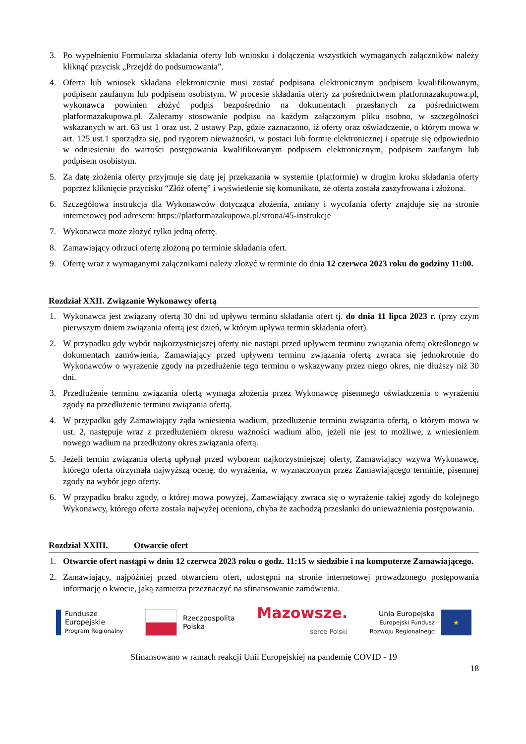3. Po wypełnieniu Formularza składania oferty lub wniosku i dołączenia wszystkich wymaganych załączników należy kliknąć przycisk „Przejdź do podsumowania”.
4. Oferta lub wniosek składana elektronicznie musi zostać podpisana elektronicznym podpisem kwalifikowanym, podpisem zaufanym lub podpisem osobistym. W procesie składania oferty za pośrednictwem platformazakupowa.pl, wykonawca powinien złożyć podpis bezpośrednio na dokumentach przesłanych za pośrednictwem platformazakupowa.pl. Zalecamy stosowanie podpisu na każdym załączonym pliku osobno, w szczególności wskazanych w art. 63 ust 1 oraz ust. 2 ustawy Pzp, gdzie zaznaczono, iż oferty oraz oświadczenie, o którym mowa w art. 125 ust.1 sporządza się, pod rygorem nieważności, w postaci lub formie elektronicznej i opatruje się odpowiednio w odniesieniu do wartości postępowania kwalifikowanym podpisem elektronicznym, podpisem zaufanym lub podpisem osobistym.
5. Za datę złożenia oferty przyjmuje się datę jej przekazania w systemie (platformie) w drugim kroku składania oferty poprzez kliknięcie przycisku “Złóż ofertę” i wyświetlenie się komunikatu, że oferta została zaszyfrowana i złożona.
6. Szczegółowa instrukcja dla Wykonawców dotycząca złożenia, zmiany i wycofania oferty znajduje się na stronie internetowej pod adresem: https://platformazakupowa.pl/strona/45-instrukcje
7. Wykonawca może złożyć tylko jedną ofertę.
8. Zamawiający odrzuci ofertę złożoną po terminie składania ofert.
9. Ofertę wraz z wymaganymi załącznikami należy złożyć w terminie do dnia 12 czerwca 2023 roku do godziny 11:00.
Rozdział XXII. Związanie Wykonawcy ofertą
1. Wykonawca jest związany ofertą 30 dni od upływu terminu składania ofert tj. do dnia 11 lipca 2023 r. (przy czym pierwszym dniem związania ofertą jest dzień, w którym upływa termin składania ofert).
2. W przypadku gdy wybór najkorzystniejszej oferty nie nastąpi przed upływem terminu związania ofertą określonego w dokumentach zamówienia, Zamawiający przed upływem terminu związania ofertą zwraca się jednokrotnie do Wykonawców o wyrażenie zgody na przedłużenie tego terminu o wskazywany przez niego okres, nie dłuższy niż 30 dni.
3. Przedłużenie terminu związania ofertą wymaga złożenia przez Wykonawcę pisemnego oświadczenia o wyrażeniu zgody na przedłużenie terminu związania ofertą.
4. W przypadku gdy Zamawiający żąda wniesienia wadium, przedłużenie terminu związania ofertą, o którym mowa w ust. 2, następuje wraz z przedłużeniem okresu ważności wadium albo, jeżeli nie jest to możliwe, z wniesieniem nowego wadium na przedłużony okres związania ofertą.
5. Jeżeli termin związania ofertą upłynął przed wyborem najkorzystniejszej oferty, Zamawiający wzywa Wykonawcę, którego oferta otrzymała najwyższą ocenę, do wyrażenia, w wyznaczonym przez Zamawiającego terminie, pisemnej zgody na wybór jego oferty.
6. W przypadku braku zgody, o której mowa powyżej, Zamawiający zwraca się o wyrażenie takiej zgody do kolejnego Wykonawcy, którego oferta została najwyżej oceniona, chyba że zachodzą przesłanki do unieważnienia postępowania.
Rozdział XXIII. Otwarcie ofert
1. Otwarcie ofert nastąpi w dniu 12 czerwca 2023 roku o godz. 11:15 w siedzibie i na komputerze Zamawiającego.
2. Zamawiający, najpóźniej przed otwarciem ofert, udostępni na stronie internetowej prowadzonego postępowania informację o kwocie, jaką zamierza przeznaczyć na sfinansowanie zamówienia.
Fundusze
Europejskie
Program Regionalny
Rzeczpospolita
Polska
Mazowsze.
serce Polski
Unia Europejska
Europejski Fundusz
Rozwoju Regionalnego
★
Sfinansowano w ramach reakcji Unii Europejskiej na pandemię COVID - 19
18